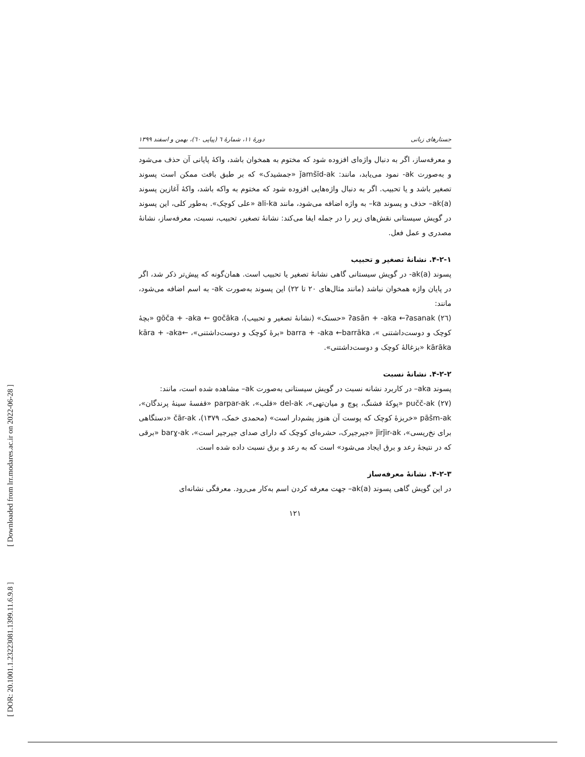[ DOR: 20.1001.1.23223081.1399.11.6.9.8 ] [ Downloaded from lrr.modares.ac.ir on 2022-06-28 ]
جستارهای زبانی دورۀ ۱۱، شمارۀ ٦ (پیاپی ٦٠)، بهمن و اسفند ۱۳۹۹
و معرفه‌ساز، اگر به دنبال واژه‌ای افزوده شود که مختوم به همخوان باشد، واکۀ پایانی آن حذف می‌شود و به‌صورت ak- نمود می‌یابد، مانند: ǰamšīd-ak «جمشیدک» که بر طبق بافت ممکن است پسوند تصغیر باشد و یا تحبیب. اگر به دنبال واژه‌هایی افزوده شود که مختوم به واکه باشد، واکۀ آغازین پسوند ak(a)– حذف و پسوند ka– به واژه اضافه می‌شود، مانند ali-ka «علی کوچک». به‌طور کلی، این پسوند در گویش سیستانی نقش‌های زیر را در جمله ایفا می‌کند: نشانۀ تصغیر، تحبیب، نسبت، معرفه‌ساز، نشانۀ مصدری و عمل فعل.
۴-۲-۱. نشانۀ تصغیر و تحبیب
پسوند ak(a)- در گویش سیستانی گاهی نشانۀ تصغیر یا تحبیب است. همان‌گونه که پیش‌تر ذکر شد، اگر در پایان واژه همخوان نباشد (مانند مثال‌های ۲۰ تا ۲۲) این پسوند به‌صورت ak- به اسم اضافه می‌شود، مانند:
(٢٦) ʔasān + -aka ←ʔasanak «حسنک» (نشانۀ تصغیر و تحبیب)، gōča + -aka ← gočāka «بچۀ کوچک و دوست‌داشتنی »، barra + -aka ←barrāka «برۀ کوچک و دوست‌داشتنی»، kāra + -aka← kārāka «بزغالۀ کوچک و دوست‌داشتنی».
۴-۲-۲. نشانۀ نسبت
پسوند aka– در کاربرد نشانه نسبت در گویش سیستانی به‌صورت ak– مشاهده شده است، مانند:
(٢٧) pučč-ak «پوکۀ فشنگ، پوچ و میان‌تهی»، del-ak «قلب»، parpar-ak «قفسۀ سینۀ پرندگان»، pāšm-ak «خربزۀ کوچک که پوست آن هنوز پشم‌دار است» (محمدی خمک، ۱۳۷۹)، čār-ak «دستگاهی برای نخ‌ریسی»، ǰirǰir-ak «جیرجیرک، حشره‌ای کوچک که دارای صدای جیرجیر است»، barɣ-ak «برقی که در نتیجۀ رعد و برق ایجاد می‌شود» است که به رعد و برق نسبت داده شده است.
۴-۲-۳. نشانۀ معرفه‌ساز
در این گویش گاهی پسوند ak(a)– جهت معرفه کردن اسم به‌کار می‌رود. معرفگی نشانه‌ای
۱۲۱